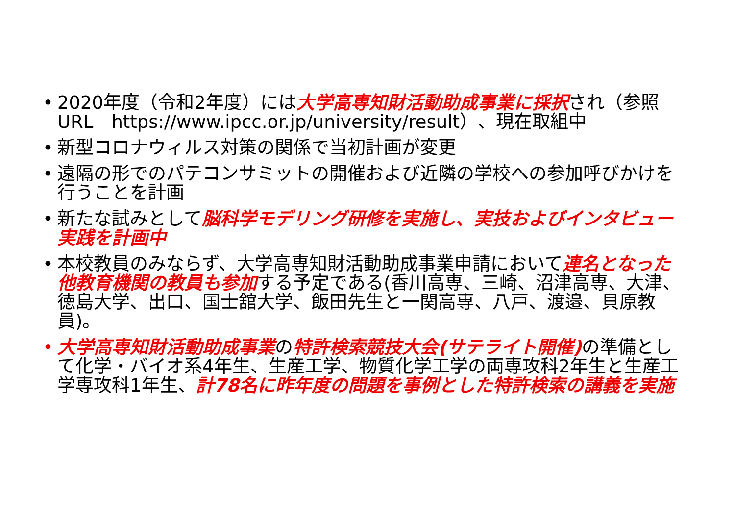• 2020年度（令和2年度）には大学高専知財活動助成事業に採択され（参照URL　https://www.ipcc.or.jp/university/result）、現在取組中
• 新型コロナウィルス対策の関係で当初計画が変更
• 遠隔の形でのパテコンサミットの開催および近隣の学校への参加呼びかけを行うことを計画
• 新たな試みとして脳科学モデリング研修を実施し、実技およびインタビュー実践を計画中
• 本校教員のみならず、大学高専知財活動助成事業申請において連名となった他教育機関の教員も参加する予定である(香川高専、三崎、沼津高専、大津、徳島大学、出口、国士舘大学、飯田先生と一関高専、八戸、渡邉、貝原教員)。
• 大学高専知財活動助成事業の特許検索競技大会(サテライト開催) の準備として化学・バイオ系4年生、生産工学、物質化学工学の両専攻科2年生と生産工学専攻科1年生、計78名に昨年度の問題を事例とした特許検索の講義を実施